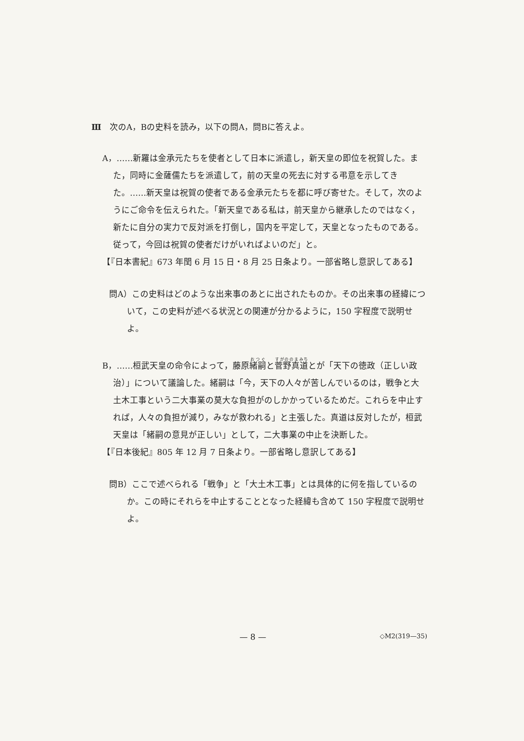Ⅲ　次のA，Bの史料を読み，以下の問A，問Bに答えよ。
A，……新羅は金承元たちを使者として日本に派遣し，新天皇の即位を祝賀した。また，同時に金薩儒たちを派遣して，前の天皇の死去に対する弔意を示してきた。……新天皇は祝賀の使者である金承元たちを都に呼び寄せた。そして，次のようにご命令を伝えられた。「新天皇である私は，前天皇から継承したのではなく，新たに自分の実力で反対派を打倒し，国内を平定して，天皇となったものである。従って，今回は祝賀の使者だけがいればよいのだ」と。
【『日本書紀』673 年閏 6 月 15 日・8 月 25 日条より。一部省略し意訳してある】
問A）この史料はどのような出来事のあとに出されたものか。その出来事の経緯について，この史料が述べる状況との関連が分かるように，150 字程度で説明せよ。
B，……桓武天皇の命令によって，藤原緒嗣と菅野真道とが「天下の徳政（正しい政治）」について議論した。緒嗣は「今，天下の人々が苦しんでいるのは，戦争と大土木工事という二大事業の莫大な負担がのしかかっているためだ。これらを中止すれば，人々の負担が減り，みなが救われる」と主張した。真道は反対したが，桓武天皇は「緒嗣の意見が正しい」として，二大事業の中止を決断した。
【『日本後紀』805 年 12 月 7 日条より。一部省略し意訳してある】
問B）ここで述べられる「戦争」と「大土木工事」とは具体的に何を指しているのか。この時にそれらを中止することとなった経緯も含めて 150 字程度で説明せよ。
— 8 — ◇M2(319—35)